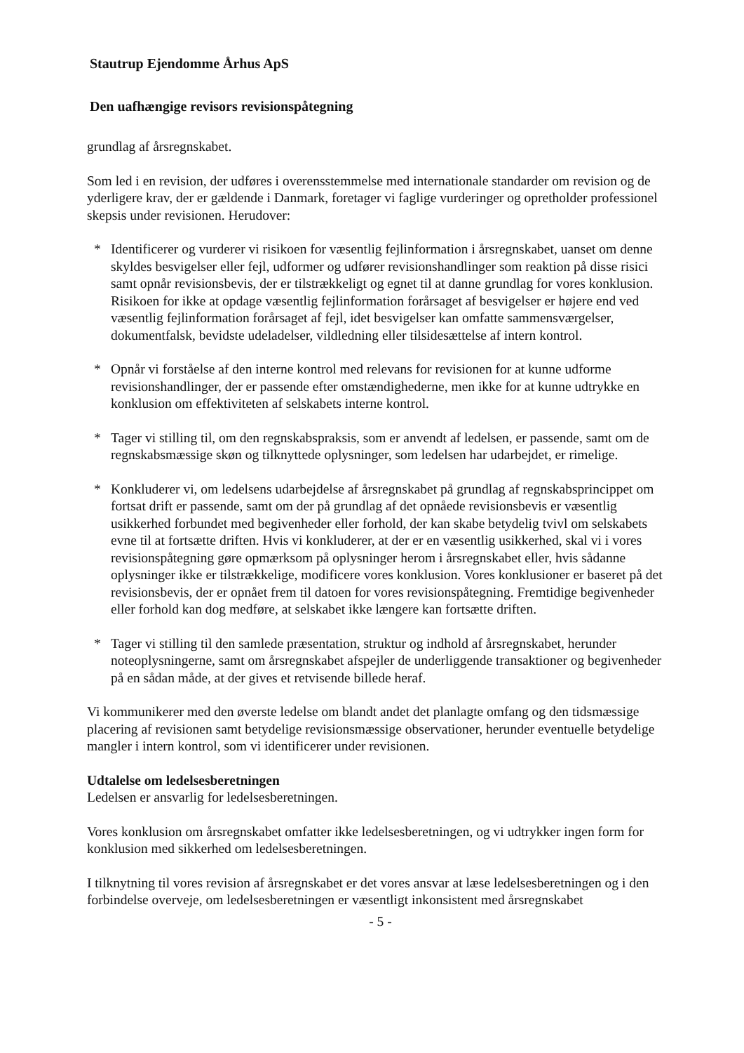Stautrup Ejendomme Århus ApS
Den uafhængige revisors revisionspåtegning
grundlag af årsregnskabet.
Som led i en revision, der udføres i overensstemmelse med internationale standarder om revision og de yderligere krav, der er gældende i Danmark, foretager vi faglige vurderinger og opretholder professionel skepsis under revisionen. Herudover:
* Identificerer og vurderer vi risikoen for væsentlig fejlinformation i årsregnskabet, uanset om denne skyldes besvigelser eller fejl, udformer og udfører revisionshandlinger som reaktion på disse risici samt opnår revisionsbevis, der er tilstrækkeligt og egnet til at danne grundlag for vores konklusion. Risikoen for ikke at opdage væsentlig fejlinformation forårsaget af besvigelser er højere end ved væsentlig fejlinformation forårsaget af fejl, idet besvigelser kan omfatte sammensværgelser, dokumentfalsk, bevidste udeladelser, vildledning eller tilsidesættelse af intern kontrol.
* Opnår vi forståelse af den interne kontrol med relevans for revisionen for at kunne udforme revisionshandlinger, der er passende efter omstændighederne, men ikke for at kunne udtrykke en konklusion om effektiviteten af selskabets interne kontrol.
* Tager vi stilling til, om den regnskabspraksis, som er anvendt af ledelsen, er passende, samt om de regnskabsmæssige skøn og tilknyttede oplysninger, som ledelsen har udarbejdet, er rimelige.
* Konkluderer vi, om ledelsens udarbejdelse af årsregnskabet på grundlag af regnskabsprincippet om fortsat drift er passende, samt om der på grundlag af det opnåede revisionsbevis er væsentlig usikkerhed forbundet med begivenheder eller forhold, der kan skabe betydelig tvivl om selskabets evne til at fortsætte driften. Hvis vi konkluderer, at der er en væsentlig usikkerhed, skal vi i vores revisionspåtegning gøre opmærksom på oplysninger herom i årsregnskabet eller, hvis sådanne oplysninger ikke er tilstrækkelige, modificere vores konklusion. Vores konklusioner er baseret på det revisionsbevis, der er opnået frem til datoen for vores revisionspåtegning. Fremtidige begivenheder eller forhold kan dog medføre, at selskabet ikke længere kan fortsætte driften.
* Tager vi stilling til den samlede præsentation, struktur og indhold af årsregnskabet, herunder noteoplysningerne, samt om årsregnskabet afspejler de underliggende transaktioner og begivenheder på en sådan måde, at der gives et retvisende billede heraf.
Vi kommunikerer med den øverste ledelse om blandt andet det planlagte omfang og den tidsmæssige placering af revisionen samt betydelige revisionsmæssige observationer, herunder eventuelle betydelige mangler i intern kontrol, som vi identificerer under revisionen.
Udtalelse om ledelsesberetningen
Ledelsen er ansvarlig for ledelsesberetningen.
Vores konklusion om årsregnskabet omfatter ikke ledelsesberetningen, og vi udtrykker ingen form for konklusion med sikkerhed om ledelsesberetningen.
I tilknytning til vores revision af årsregnskabet er det vores ansvar at læse ledelsesberetningen og i den forbindelse overveje, om ledelsesberetningen er væsentligt inkonsistent med årsregnskabet
- 5 -